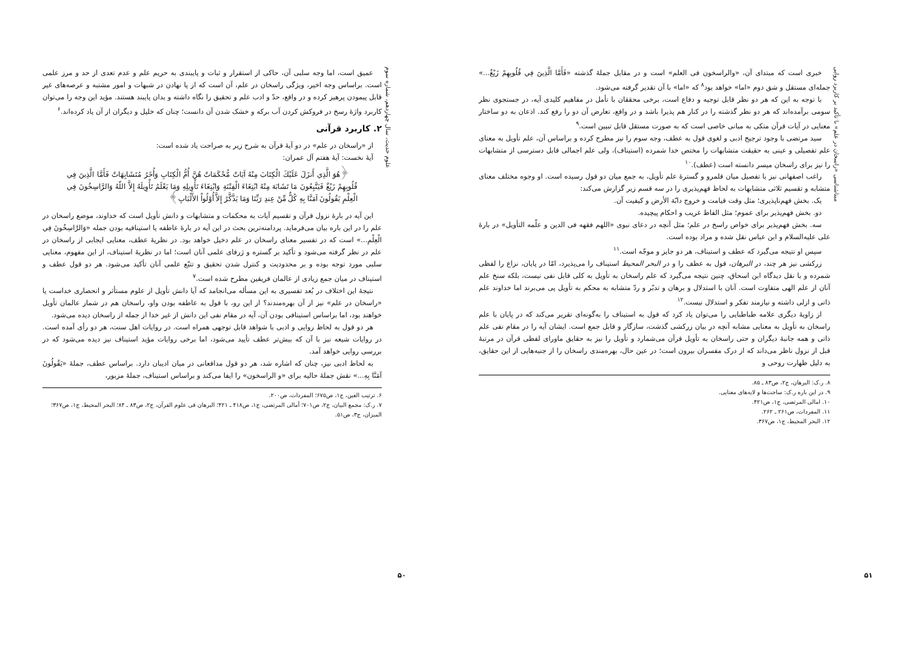علوم حدیث، سال چهاردهم، شماره سوم
عمیق است، اما وجه سلبی آن، حاکی از استقرار و ثبات و پایبندی به حریم علم و عدم تعدی از حد و مرز علمی است. براساس وجه اخیر، ویژگی راسخان در علم، آن است که از پا نهادن در شبهات و امور مشتبه و عرصه‌های غیر قابل پیمودن پرهیز کرده و در واقع، حدّ و ادب علم و تحقیق را نگاه داشته و بدان پایبند هستند. مؤید این وجه را می‌توان کاربرد واژهٔ رسخ در فروکش کردن آب برکه و خشک شدن آن دانست؛ چنان که خلیل و دیگران از آن یاد کرده‌اند.<sup>۶</sup>
۲. کاربرد قرآنی
از «راسخان در علم» در دو آیهٔ قرآن به شرح زیر به صراحت یاد شده است:
آیهٔ نخست: آیهٔ هفتم آل عمران:
﴿هُوَ الَّذِي أَنزَلَ عَلَيْكَ الْكِتَابَ مِنْهُ آيَاتٌ مُّحْكَمَاتٌ هُنَّ أُمُّ الْكِتَابِ وَأُخَرُ مُتَشَابِهَاتٌ فَأَمَّا الَّذِينَ فِي قُلُوبِهِمْ زَيْغٌ فَيَتَّبِعُونَ مَا تَشَابَهَ مِنْهُ ابْتِغَاءَ الْفِتْنَةِ وَابْتِغَاءَ تَأْوِيلِهِ وَمَا يَعْلَمُ تَأْوِيلَهُ إِلاَّ اللّهُ وَالرَّاسِخُونَ فِي الْعِلْمِ يَقُولُونَ آمَنَّا بِهِ كُلٌّ مِّنْ عِندِ رَبِّنَا وَمَا يَذَّكَّرُ إِلاَّ أُوْلُواْ الأَلْبَابِ﴾
این آیه در بارهٔ نزول قرآن و تقسیم آیات به محکمات و متشابهات و دانش تأویل است که خداوند، موضع راسخان در علم را در این باره بیان می‌فرماید. پردامنه‌ترین بحث در این آیه در بارهٔ عاطفه یا استینافیه بودن جمله «وَالرَّاسِخُونَ فِي الْعِلْمِ...» است که در تفسیر معنای راسخان در علم دخیل خواهد بود. در نظریهٔ عطف، معنایی ایجابی از راسخان در علم در نظر گرفته می‌شود و تأکید بر گستره و ژرفای علمی آنان است؛ اما در نظریهٔ استیناف، از این مفهوم، معنایی سلبی مورد توجه بوده و بر محدودیت و کنترل شدن تحقیق و تتبّع علمی آنان تأکید می‌شود. هر دو قول عطف و استیناف در میان جمع زیادی از عالمان فریقین مطرح شده است.<sup>۷</sup>
نتیجهٔ این اختلاف در بُعد تفسیری به این مسأله می‌انجامد که آیا دانش تأویل از علوم مستأثر و انحصاری خداست یا «راسخان در علم» نیز از آن بهره‌مندند؟ از این رو، با قول به عاطفه بودن واو، راسخان هم در شمار عالمان تأویل خواهند بود، اما براساس استینافی بودن آن، آیه در مقام نفی این دانش از غیر خدا از جمله از راسخان دیده می‌شود.
هر دو قول به لحاظ روایی و ادبی با شواهد قابل توجهی همراه است. در روایات اهل سنت، هر دو رأی آمده است. در روایات شیعه نیز با آن که بیش‌تر عطف تأیید می‌شود، اما برخی روایات مؤید استیناف نیز دیده می‌شود که در بررسی روایی خواهد آمد.
به لحاظ ادبی نیز، چنان که اشاره شد، هر دو قول مدافعانی در میان ادیبان دارد. براساس عطف، جملهٔ «یَقُولُونَ آمَنَّا بِهِ...» نقش جملهٔ حالیه برای «و الراسخون» را ایفا می‌کند و براساس استیناف، جملهٔ مزبور،
۶. ترتیب العین، ج۱، ص۶۷۵؛ المفردات، ص۲۰۰.
۷. ر.ک: مجمع البیان، ج۲، ص۷۰۱؛ أمالی المرتضی، ج۱، ص۴۱۸ ـ ۴۲۱؛ البرهان فی علوم القرآن، ج۲، ص۸۳ ـ ۸۴؛ البحر المحیط، ج۱، ص۳۶۷؛ المیزان، ج۳، ص۵۱.
۵۰
مبناشناسی «راسخان در علم» با تأکید بر کاربرد روایی
خبری است که مبتدای آن، «والراسخون فی العلم» است و در مقابل جملهٔ گذشته «فَأَمَّا الَّذِينَ فِي قُلُوبِهِمْ زَيْغٌ...» جمله‌ای مستقل و شق دوم «اما» خواهد بود<sup>۸</sup> که «اما» با آن تقدیر گرفته می‌شود.
با توجه به این که هر دو نظر قابل توجیه و دفاع است، برخی محققان با تأمل در مفاهیم کلیدی آیه، در جستجوی نظر سومی برآمده‌اند که هر دو نظر گذشته را در کنار هم پذیرا باشد و در واقع، تعارض آن دو را رفع کند. اذعان به دو ساختار معنایی در آیات قرآن متکی به مبانی خاصی است که به صورت مستقل قابل تبیین است.<sup>۹</sup>
سید مرتضی با وجود ترجیح ادبی و لغوی قول به عطف، وجه سوم را نیز مطرح کرده و براساس آن، علم تأویل به معنای علم تفصیلی و عینی به حقیقت متشابهات را مختص خدا شمرده (استیناف)، ولی علم اجمالی قابل دسترسی از متشابهات را نیز برای راسخان میسر دانسته است (عطف).<sup>۱۰</sup>
راغب اصفهانی نیز با تفصیل میان قلمرو و گسترهٔ علم تأویل، به جمع میان دو قول رسیده است. او وجوه مختلف معنای متشابه و تقسیم ثلاثی متشابهات به لحاظ فهم‌پذیری را در سه قسم زیر گزارش می‌کند:
یک. بخش فهم‌ناپذیری؛ مثل وقت قیامت و خروج دابّة الأرض و کیفیت آن.
دو. بخش فهم‌پذیر برای عموم؛ مثل الفاظ غریب و احکام پیچیده.
سه. بخش فهم‌پذیر برای خواص راسخ در علم؛ مثل آنچه در دعای نبوی «اللهم فقهه فی الدین و علّمه التأویل» در بارهٔ علی علیه‌السلام و ابن عباس نقل شده و مراد بوده است.
سپس او نتیجه می‌گیرد که عطف و استیناف، هر دو جایز و موجّه است.<sup>۱۱</sup>
زرکشی نیز هر چند، در البرهان، قول به عطف را و در البحر المحیط استیناف را می‌پذیرد، امّا در پایان، نزاع را لفظی شمرده و با نقل دیدگاه ابن اسحاق، چنین نتیجه می‌گیرد که علم راسخان به تأویل به کلی قابل نفی نیست، بلکه سنخ علم آنان از علم الهی متفاوت است. آنان با استدلال و برهان و تدبّر و ردّ متشابه به محکم به تأویل پی می‌برند اما خداوند علم ذاتی و ازلی داشته و نیازمند تفکر و استدلال نیست.<sup>۱۲</sup>
از زاویهٔ دیگری علامه طباطبایی را می‌توان یاد کرد که قول به استیناف را به‌گونه‌ای تقریر می‌کند که در پایان با علم راسخان به تأویل به معنایی مشابه آنچه در بیان زرکشی گذشت، سازگار و قابل جمع است. ایشان آیه را در مقام نفی علم ذاتی و همه جانبهٔ دیگران و حتی راسخان به تأویل قرآن می‌شمارد و تأویل را نیز به حقایق ماورای لفظی قرآن در مرتبهٔ قبل از نزول ناظر می‌داند که از درک مفسران بیرون است؛ در عین حال، بهره‌مندی راسخان را از جنبه‌هایی از این حقایق، به دلیل طهارت روحی و
۸. ر.ک: البرهان، ج۲، ص۸۳ ـ ۸۵.
۹. در این باره ر.ک: ساحت‌ها و لایه‌های معنایی.
۱۰. امالی المرتضی، ج۱، ص۴۲۱.
۱۱. المفردات، ص۲۶۱ ـ ۲۶۲.
۱۲. البحر المحیط، ج۱، ص۳۶۷.
۵۱